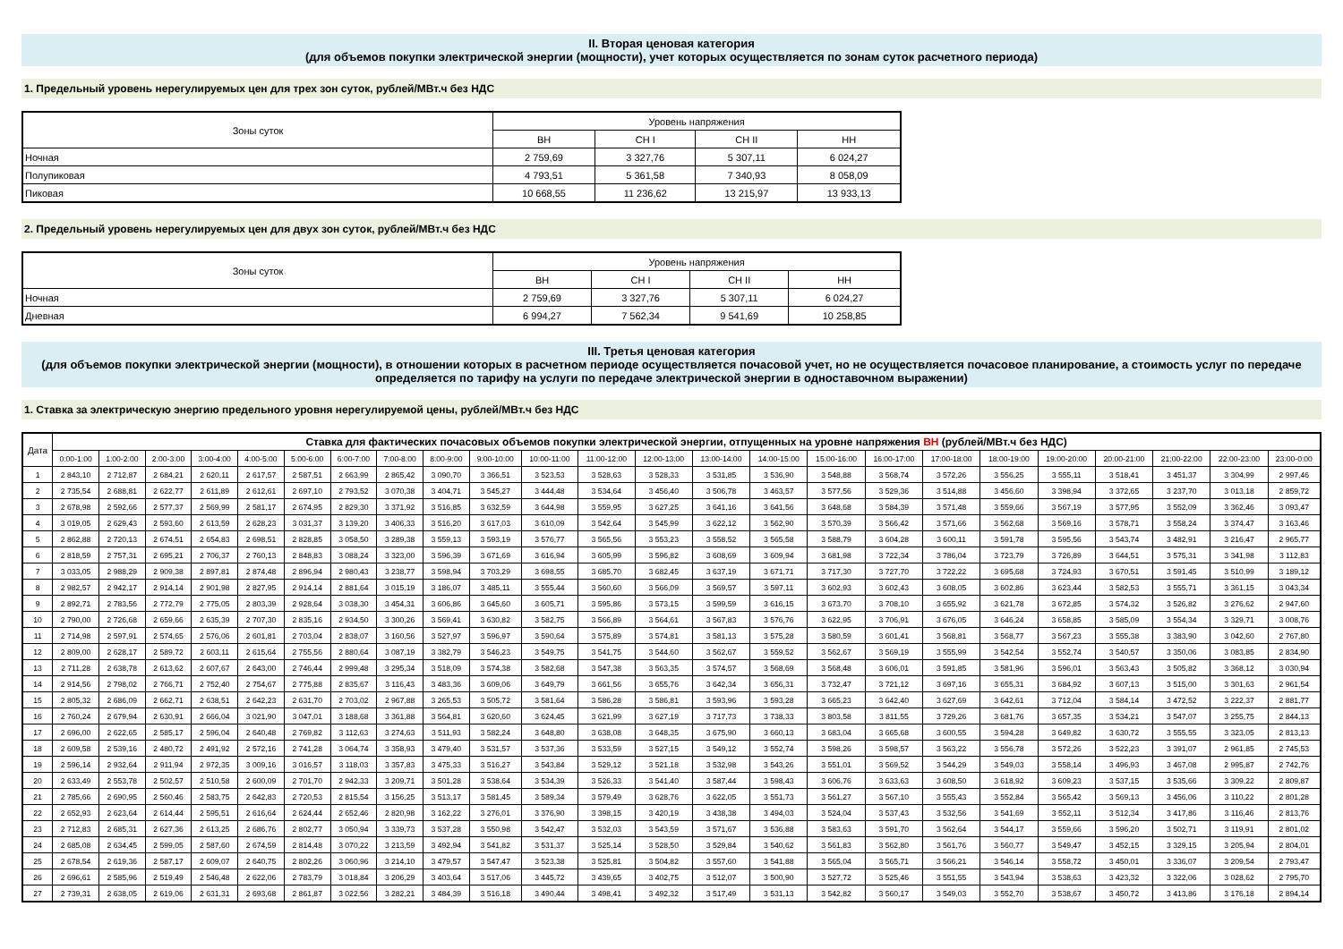II. Вторая ценовая категория
(для объемов покупки электрической энергии (мощности), учет которых осуществляется по зонам суток расчетного периода)
1. Предельный уровень нерегулируемых цен для трех зон суток, рублей/МВт.ч без НДС
| Зоны суток | Уровень напряжения | | | |
| --- | --- | --- | --- | --- |
| | ВН | СН I | СН II | НН |
| Ночная | 2 759,69 | 3 327,76 | 5 307,11 | 6 024,27 |
| Полупиковая | 4 793,51 | 5 361,58 | 7 340,93 | 8 058,09 |
| Пиковая | 10 668,55 | 11 236,62 | 13 215,97 | 13 933,13 |
2. Предельный уровень нерегулируемых цен для двух зон суток, рублей/МВт.ч без НДС
| Зоны суток | Уровень напряжения | | | |
| --- | --- | --- | --- | --- |
| | ВН | СН I | СН II | НН |
| Ночная | 2 759,69 | 3 327,76 | 5 307,11 | 6 024,27 |
| Дневная | 6 994,27 | 7 562,34 | 9 541,69 | 10 258,85 |
III. Третья ценовая категория
(для объемов покупки электрической энергии (мощности), в отношении которых в расчетном периоде осуществляется почасовой учет, но не осуществляется почасовое планирование, а стоимость услуг по передаче определяется по тарифу на услуги по передаче электрической энергии в одноставочном выражении)
1. Ставка за электрическую энергию предельного уровня нерегулируемой цены, рублей/МВт.ч без НДС
| Дата | Ставка для фактических почасовых объемов покупки электрической энергии, отпущенных на уровне напряжения ВН (рублей/МВт.ч без НДС) | | | | | | | | | | | | | | | | | | | | | | | |
| --- | --- | --- | --- | --- | --- | --- | --- | --- | --- | --- | --- | --- | --- | --- | --- | --- | --- | --- | --- | --- | --- | --- | --- | --- |
| | 0:00-1:00 | 1:00-2:00 | 2:00-3:00 | 3:00-4:00 | 4:00-5:00 | 5:00-6:00 | 6:00-7:00 | 7:00-8:00 | 8:00-9:00 | 9:00-10:00 | 10:00-11:00 | 11:00-12:00 | 12:00-13:00 | 13:00-14:00 | 14:00-15:00 | 15:00-16:00 | 16:00-17:00 | 17:00-18:00 | 18:00-19:00 | 19:00-20:00 | 20:00-21:00 | 21:00-22:00 | 22:00-23:00 | 23:00-0:00 |
| 1 | 2 843,10 | 2 712,87 | 2 684,21 | 2 620,11 | 2 617,57 | 2 587,51 | 2 663,99 | 2 865,42 | 3 090,70 | 3 366,51 | 3 523,53 | 3 528,63 | 3 528,33 | 3 531,85 | 3 536,90 | 3 548,88 | 3 568,74 | 3 572,26 | 3 556,25 | 3 555,11 | 3 518,41 | 3 451,37 | 3 304,99 | 2 997,46 |
| 2 | 2 735,54 | 2 688,81 | 2 622,77 | 2 611,89 | 2 612,61 | 2 697,10 | 2 793,52 | 3 070,38 | 3 404,71 | 3 545,27 | 3 444,48 | 3 534,64 | 3 456,40 | 3 506,78 | 3 463,57 | 3 577,56 | 3 529,36 | 3 514,88 | 3 456,60 | 3 398,94 | 3 372,65 | 3 237,70 | 3 013,18 | 2 859,72 |
| 3 | 2 678,98 | 2 592,66 | 2 577,37 | 2 569,99 | 2 581,17 | 2 674,95 | 2 829,30 | 3 371,92 | 3 516,85 | 3 632,59 | 3 644,98 | 3 559,95 | 3 627,25 | 3 641,16 | 3 641,56 | 3 648,68 | 3 584,39 | 3 571,48 | 3 559,66 | 3 567,19 | 3 577,95 | 3 552,09 | 3 362,46 | 3 093,47 |
| 4 | 3 019,05 | 2 629,43 | 2 593,60 | 2 613,59 | 2 628,23 | 3 031,37 | 3 139,20 | 3 406,33 | 3 516,20 | 3 617,03 | 3 610,09 | 3 542,64 | 3 545,99 | 3 622,12 | 3 562,90 | 3 570,39 | 3 566,42 | 3 571,66 | 3 562,68 | 3 569,16 | 3 578,71 | 3 558,24 | 3 374,47 | 3 163,46 |
| 5 | 2 862,88 | 2 720,13 | 2 674,51 | 2 654,83 | 2 698,51 | 2 828,85 | 3 058,50 | 3 289,38 | 3 559,13 | 3 593,19 | 3 576,77 | 3 565,56 | 3 553,23 | 3 558,52 | 3 565,58 | 3 588,79 | 3 604,28 | 3 600,11 | 3 591,78 | 3 595,56 | 3 543,74 | 3 482,91 | 3 216,47 | 2 965,77 |
| 6 | 2 818,59 | 2 757,31 | 2 695,21 | 2 706,37 | 2 760,13 | 2 848,83 | 3 088,24 | 3 323,00 | 3 596,39 | 3 671,69 | 3 616,94 | 3 605,99 | 3 596,82 | 3 608,69 | 3 609,94 | 3 681,98 | 3 722,34 | 3 786,04 | 3 723,79 | 3 726,89 | 3 644,51 | 3 575,31 | 3 341,98 | 3 112,83 |
| 7 | 3 033,05 | 2 988,29 | 2 909,38 | 2 897,81 | 2 874,48 | 2 896,94 | 2 980,43 | 3 238,77 | 3 598,94 | 3 703,29 | 3 698,55 | 3 685,70 | 3 682,45 | 3 637,19 | 3 671,71 | 3 717,30 | 3 727,70 | 3 722,22 | 3 695,68 | 3 724,93 | 3 670,51 | 3 591,45 | 3 510,99 | 3 189,12 |
| 8 | 2 982,57 | 2 942,17 | 2 914,14 | 2 901,98 | 2 827,95 | 2 914,14 | 2 881,64 | 3 015,19 | 3 186,07 | 3 485,11 | 3 555,44 | 3 560,60 | 3 566,09 | 3 569,57 | 3 597,11 | 3 602,93 | 3 602,43 | 3 608,05 | 3 602,86 | 3 623,44 | 3 582,53 | 3 555,71 | 3 361,15 | 3 043,34 |
| 9 | 2 892,71 | 2 783,56 | 2 772,79 | 2 775,05 | 2 803,39 | 2 928,64 | 3 038,30 | 3 454,31 | 3 606,86 | 3 645,60 | 3 605,71 | 3 595,86 | 3 573,15 | 3 599,59 | 3 616,15 | 3 673,70 | 3 708,10 | 3 655,92 | 3 621,78 | 3 672,85 | 3 574,32 | 3 526,82 | 3 276,62 | 2 947,60 |
| 10 | 2 790,00 | 2 726,68 | 2 659,66 | 2 635,39 | 2 707,30 | 2 835,16 | 2 934,50 | 3 300,26 | 3 569,41 | 3 630,82 | 3 582,75 | 3 566,89 | 3 564,61 | 3 567,83 | 3 576,76 | 3 622,95 | 3 706,91 | 3 676,05 | 3 646,24 | 3 658,85 | 3 585,09 | 3 554,34 | 3 329,71 | 3 008,76 |
| 11 | 2 714,98 | 2 597,91 | 2 574,65 | 2 576,06 | 2 601,81 | 2 703,04 | 2 838,07 | 3 160,56 | 3 527,97 | 3 596,97 | 3 590,64 | 3 575,89 | 3 574,81 | 3 581,13 | 3 575,28 | 3 580,59 | 3 601,41 | 3 568,81 | 3 568,77 | 3 567,23 | 3 555,38 | 3 383,90 | 3 042,60 | 2 767,80 |
| 12 | 2 809,00 | 2 628,17 | 2 589,72 | 2 603,11 | 2 615,64 | 2 755,56 | 2 880,64 | 3 087,19 | 3 382,79 | 3 546,23 | 3 549,75 | 3 541,75 | 3 544,60 | 3 562,67 | 3 559,52 | 3 562,67 | 3 569,19 | 3 555,99 | 3 542,54 | 3 552,74 | 3 540,57 | 3 350,06 | 3 083,85 | 2 834,90 |
| 13 | 2 711,28 | 2 638,78 | 2 613,62 | 2 607,67 | 2 643,00 | 2 746,44 | 2 999,48 | 3 295,34 | 3 518,09 | 3 574,38 | 3 582,68 | 3 547,38 | 3 563,35 | 3 574,57 | 3 568,69 | 3 568,48 | 3 606,01 | 3 591,85 | 3 581,96 | 3 596,01 | 3 563,43 | 3 505,82 | 3 368,12 | 3 030,94 |
| 14 | 2 914,56 | 2 798,02 | 2 766,71 | 2 752,40 | 2 754,67 | 2 775,88 | 2 835,67 | 3 116,43 | 3 483,36 | 3 609,06 | 3 649,79 | 3 661,56 | 3 655,76 | 3 642,34 | 3 656,31 | 3 732,47 | 3 721,12 | 3 697,16 | 3 655,31 | 3 684,92 | 3 607,13 | 3 515,00 | 3 301,63 | 2 961,54 |
| 15 | 2 805,32 | 2 686,09 | 2 662,71 | 2 638,51 | 2 642,23 | 2 631,70 | 2 703,02 | 2 967,88 | 3 265,53 | 3 505,72 | 3 581,64 | 3 586,28 | 3 586,81 | 3 593,96 | 3 593,28 | 3 665,23 | 3 642,40 | 3 627,69 | 3 642,61 | 3 712,04 | 3 584,14 | 3 472,52 | 3 222,37 | 2 881,77 |
| 16 | 2 760,24 | 2 679,94 | 2 630,91 | 2 666,04 | 3 021,90 | 3 047,01 | 3 188,68 | 3 361,88 | 3 564,81 | 3 620,60 | 3 624,45 | 3 621,99 | 3 627,19 | 3 717,73 | 3 738,33 | 3 803,58 | 3 811,55 | 3 729,26 | 3 681,76 | 3 657,35 | 3 534,21 | 3 547,07 | 3 255,75 | 2 844,13 |
| 17 | 2 696,00 | 2 622,65 | 2 585,17 | 2 596,04 | 2 640,48 | 2 769,82 | 3 112,63 | 3 274,63 | 3 511,93 | 3 582,24 | 3 648,80 | 3 638,08 | 3 648,35 | 3 675,90 | 3 660,13 | 3 683,04 | 3 665,68 | 3 600,55 | 3 594,28 | 3 649,82 | 3 630,72 | 3 555,55 | 3 323,05 | 2 813,13 |
| 18 | 2 609,58 | 2 539,16 | 2 480,72 | 2 491,92 | 2 572,16 | 2 741,28 | 3 064,74 | 3 358,93 | 3 479,40 | 3 531,57 | 3 537,36 | 3 533,59 | 3 527,15 | 3 549,12 | 3 552,74 | 3 598,26 | 3 598,57 | 3 563,22 | 3 556,78 | 3 572,26 | 3 522,23 | 3 391,07 | 2 961,85 | 2 745,53 |
| 19 | 2 596,14 | 2 932,64 | 2 911,94 | 2 972,35 | 3 009,16 | 3 016,57 | 3 118,03 | 3 357,83 | 3 475,33 | 3 516,27 | 3 543,84 | 3 529,12 | 3 521,18 | 3 532,98 | 3 543,26 | 3 551,01 | 3 569,52 | 3 544,29 | 3 549,03 | 3 558,14 | 3 496,93 | 3 467,08 | 2 995,87 | 2 742,76 |
| 20 | 2 633,49 | 2 553,78 | 2 502,57 | 2 510,58 | 2 600,09 | 2 701,70 | 2 942,33 | 3 209,71 | 3 501,28 | 3 538,64 | 3 534,39 | 3 526,33 | 3 541,40 | 3 587,44 | 3 598,43 | 3 606,76 | 3 633,63 | 3 608,50 | 3 618,92 | 3 609,23 | 3 537,15 | 3 535,66 | 3 309,22 | 2 809,87 |
| 21 | 2 785,66 | 2 690,95 | 2 560,46 | 2 583,75 | 2 642,83 | 2 720,53 | 2 815,54 | 3 156,25 | 3 513,17 | 3 581,45 | 3 589,34 | 3 579,49 | 3 628,76 | 3 622,05 | 3 551,73 | 3 561,27 | 3 567,10 | 3 555,43 | 3 552,84 | 3 565,42 | 3 569,13 | 3 456,06 | 3 110,22 | 2 801,28 |
| 22 | 2 652,93 | 2 623,64 | 2 614,44 | 2 595,51 | 2 616,64 | 2 624,44 | 2 652,46 | 2 820,98 | 3 162,22 | 3 276,01 | 3 376,90 | 3 398,15 | 3 420,19 | 3 438,38 | 3 494,03 | 3 524,04 | 3 537,43 | 3 532,56 | 3 541,69 | 3 552,11 | 3 512,34 | 3 417,86 | 3 116,46 | 2 813,76 |
| 23 | 2 712,83 | 2 685,31 | 2 627,36 | 2 613,25 | 2 686,76 | 2 802,77 | 3 050,94 | 3 339,73 | 3 537,28 | 3 550,98 | 3 542,47 | 3 532,03 | 3 543,59 | 3 571,67 | 3 536,88 | 3 583,63 | 3 591,70 | 3 562,64 | 3 544,17 | 3 559,66 | 3 596,20 | 3 502,71 | 3 119,91 | 2 801,02 |
| 24 | 2 685,08 | 2 634,45 | 2 599,05 | 2 587,60 | 2 674,59 | 2 814,48 | 3 070,22 | 3 213,59 | 3 492,94 | 3 541,82 | 3 531,37 | 3 525,14 | 3 528,50 | 3 529,84 | 3 540,62 | 3 561,83 | 3 562,80 | 3 561,76 | 3 560,77 | 3 549,47 | 3 452,15 | 3 329,15 | 3 205,94 | 2 804,01 |
| 25 | 2 678,54 | 2 619,36 | 2 587,17 | 2 609,07 | 2 640,75 | 2 802,26 | 3 060,96 | 3 214,10 | 3 479,57 | 3 547,47 | 3 523,38 | 3 525,81 | 3 504,82 | 3 557,60 | 3 541,88 | 3 565,04 | 3 565,71 | 3 566,21 | 3 546,14 | 3 558,72 | 3 450,01 | 3 336,07 | 3 209,54 | 2 793,47 |
| 26 | 2 696,61 | 2 585,96 | 2 519,49 | 2 546,48 | 2 622,06 | 2 783,79 | 3 018,84 | 3 206,29 | 3 403,64 | 3 517,06 | 3 445,72 | 3 439,65 | 3 402,75 | 3 512,07 | 3 500,90 | 3 527,72 | 3 525,46 | 3 551,55 | 3 543,94 | 3 538,63 | 3 423,32 | 3 322,06 | 3 028,62 | 2 795,70 |
| 27 | 2 739,31 | 2 638,05 | 2 619,06 | 2 631,31 | 2 693,68 | 2 861,87 | 3 022,56 | 3 282,21 | 3 484,39 | 3 516,18 | 3 490,44 | 3 498,41 | 3 492,32 | 3 517,49 | 3 531,13 | 3 542,82 | 3 560,17 | 3 549,03 | 3 552,70 | 3 538,67 | 3 450,72 | 3 413,86 | 3 176,18 | 2 894,14 |